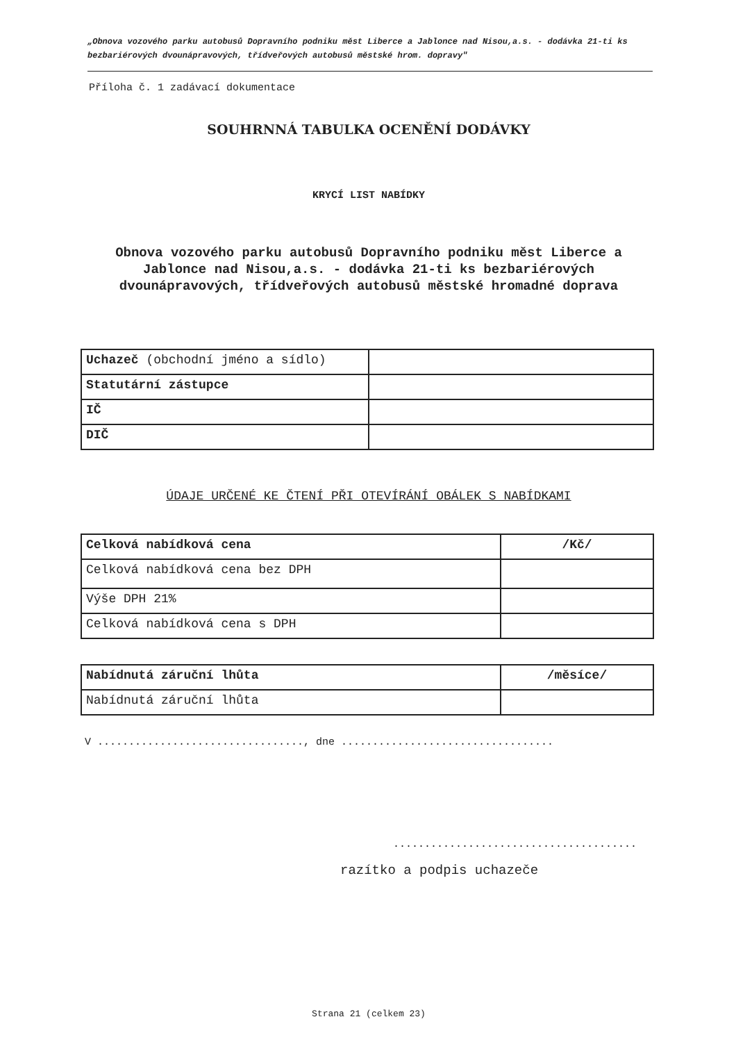„Obnova vozového parku autobusů Dopravního podniku měst Liberce a Jablonce nad Nisou,a.s. - dodávka 21-ti ks bezbariérových dvounápravových, třídveřových autobusů městské hrom. dopravy"
Příloha č. 1 zadávací dokumentace
SOUHRNNÁ TABULKA OCENĚNÍ DODÁVKY
KRYCÍ LIST NABÍDKY
Obnova vozového parku autobusů Dopravního podniku měst Liberce a Jablonce nad Nisou,a.s. - dodávka 21-ti ks bezbariérových dvounápravových, třídveřových autobusů městské hromadné doprava
| Uchazeč (obchodní jméno a sídlo) | |
| Statutární zástupce | |
| IČ | |
| DIČ | |
ÚDAJE URČENÉ KE ČTENÍ PŘI OTEVÍRÁNÍ OBÁLEK S NABÍDKAMI
| Celková nabídková cena | /Kč/ |
| Celková nabídková cena bez DPH | |
| Výše DPH 21% | |
| Celková nabídková cena s DPH | |
| Nabídnutá záruční lhůta | /měsíce/ |
| Nabídnutá záruční lhůta | |
V ................................., dne ..................................
.......................................
razítko a podpis uchazeče
Strana 21 (celkem 23)